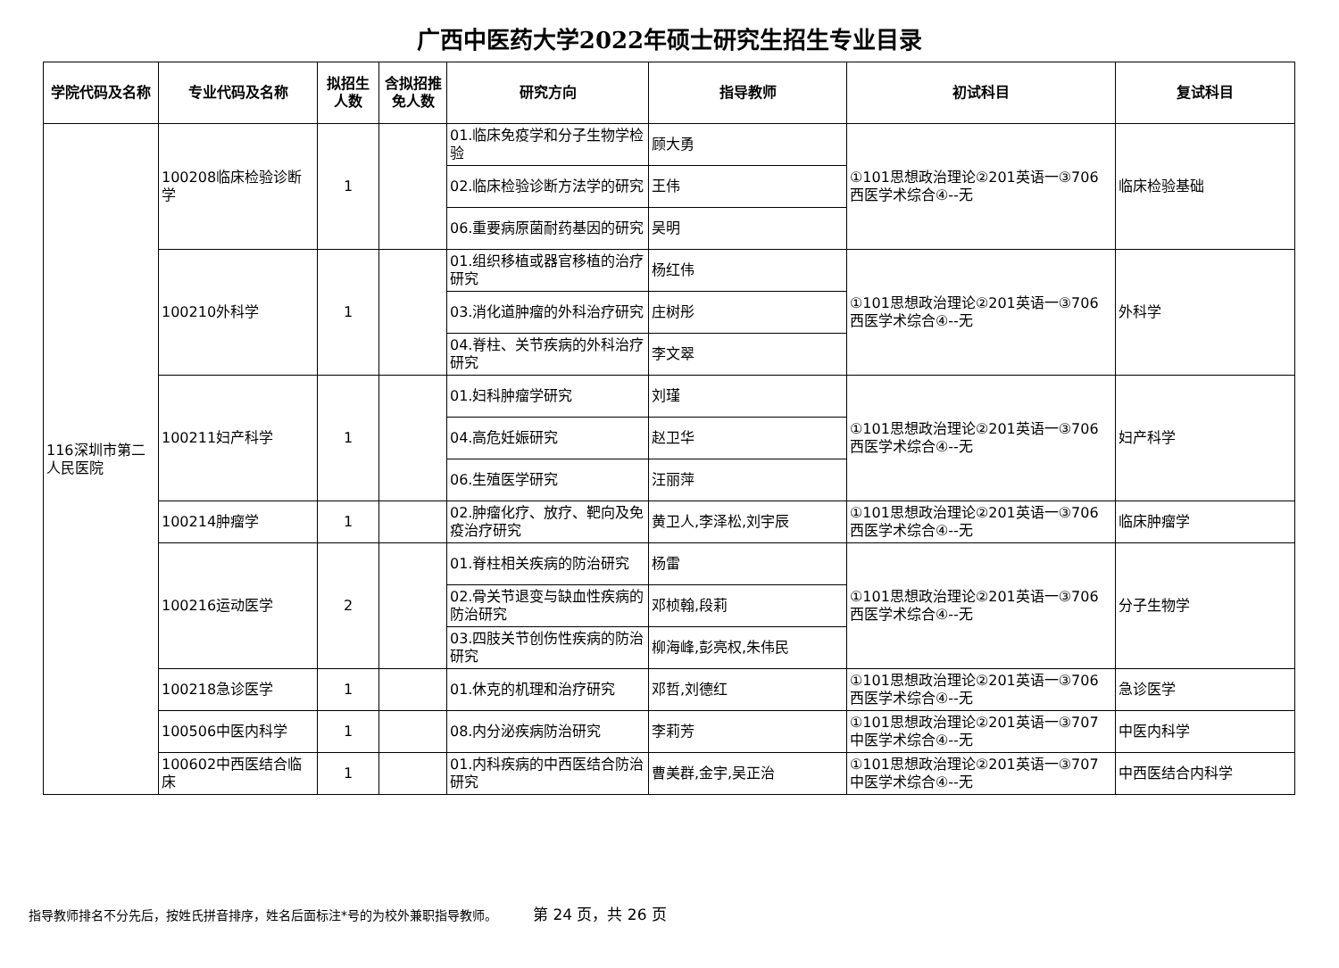广西中医药大学2022年硕士研究生招生专业目录
| 学院代码及名称 | 专业代码及名称 | 拟招生人数 | 含拟招推免人数 | 研究方向 | 指导教师 | 初试科目 | 复试科目 |
| --- | --- | --- | --- | --- | --- | --- | --- |
| 116深圳市第二人民医院 | 100208临床检验诊断学 | 1 | | 01.临床免疫学和分子生物学检验 | 顾大勇 | ①101思想政治理论②201英语一③706西医学术综合④--无 | 临床检验基础 |
| | | | | 02.临床检验诊断方法学的研究 | 王伟 | | |
| | | | | 06.重要病原菌耐药基因的研究 | 吴明 | | |
| | 100210外科学 | 1 | | 01.组织移植或器官移植的治疗研究 | 杨红伟 | ①101思想政治理论②201英语一③706西医学术综合④--无 | 外科学 |
| | | | | 03.消化道肿瘤的外科治疗研究 | 庄树彤 | | |
| | | | | 04.脊柱、关节疾病的外科治疗研究 | 李文翠 | | |
| | 100211妇产科学 | 1 | | 01.妇科肿瘤学研究 | 刘瑾 | ①101思想政治理论②201英语一③706西医学术综合④--无 | 妇产科学 |
| | | | | 04.高危妊娠研究 | 赵卫华 | | |
| | | | | 06.生殖医学研究 | 汪丽萍 | | |
| | 100214肿瘤学 | 1 | | 02.肿瘤化疗、放疗、靶向及免疫治疗研究 | 黄卫人,李泽松,刘宇辰 | ①101思想政治理论②201英语一③706西医学术综合④--无 | 临床肿瘤学 |
| | 100216运动医学 | 2 | | 01.脊柱相关疾病的防治研究 | 杨雷 | ①101思想政治理论②201英语一③706西医学术综合④--无 | 分子生物学 |
| | | | | 02.骨关节退变与缺血性疾病的防治研究 | 邓桢翰,段莉 | | |
| | | | | 03.四肢关节创伤性疾病的防治研究 | 柳海峰,彭亮权,朱伟民 | | |
| | 100218急诊医学 | 1 | | 01.休克的机理和治疗研究 | 邓哲,刘德红 | ①101思想政治理论②201英语一③706西医学术综合④--无 | 急诊医学 |
| | 100506中医内科学 | 1 | | 08.内分泌疾病防治研究 | 李莉芳 | ①101思想政治理论②201英语一③707中医学术综合④--无 | 中医内科学 |
| | 100602中西医结合临床 | 1 | | 01.内科疾病的中西医结合防治研究 | 曹美群,金宇,吴正治 | ①101思想政治理论②201英语一③707中医学术综合④--无 | 中西医结合内科学 |
指导教师排名不分先后，按姓氏拼音排序，姓名后面标注*号的为校外兼职指导教师。 第 24 页，共 26 页